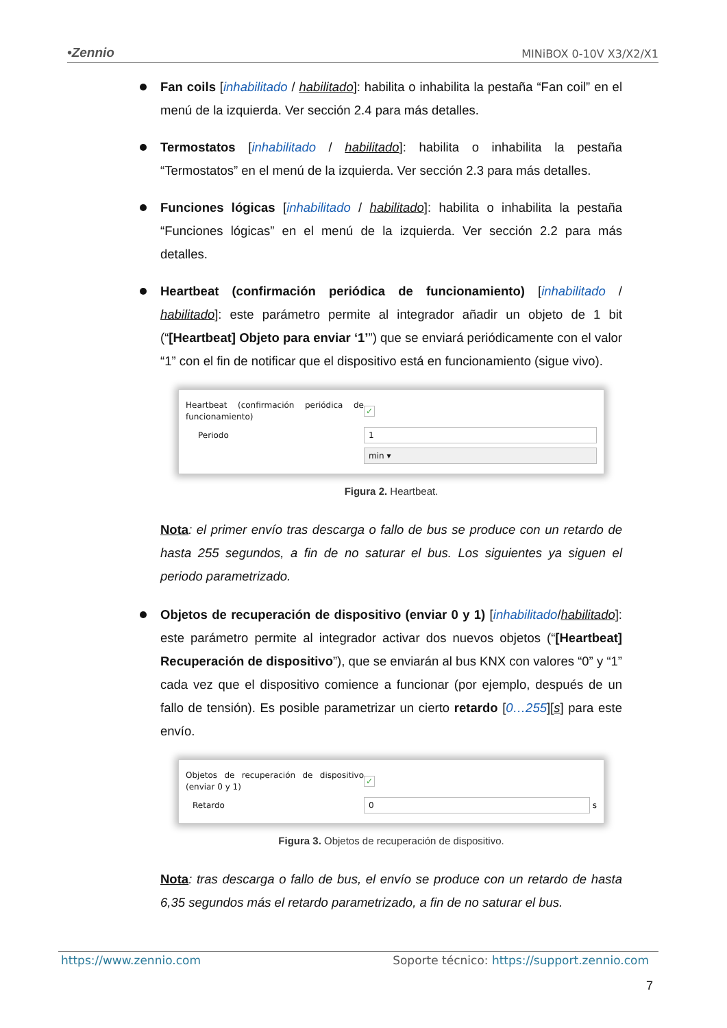•Zennio MINiBOX 0-10V X3/X2/X1
Fan coils [inhabilitado / habilitado]: habilita o inhabilita la pestaña “Fan coil” en el menú de la izquierda. Ver sección 2.4 para más detalles.
Termostatos [inhabilitado / habilitado]: habilita o inhabilita la pestaña “Termostatos” en el menú de la izquierda. Ver sección 2.3 para más detalles.
Funciones lógicas [inhabilitado / habilitado]: habilita o inhabilita la pestaña “Funciones lógicas” en el menú de la izquierda. Ver sección 2.2 para más detalles.
Heartbeat (confirmación periódica de funcionamiento) [inhabilitado / habilitado]: este parámetro permite al integrador añadir un objeto de 1 bit (“[Heartbeat] Objeto para enviar ‘1’”) que se enviará periódicamente con el valor “1” con el fin de notificar que el dispositivo está en funcionamiento (sigue vivo).
Heartbeat (confirmación periódica de funcionamiento)
✓
Periodo
1
min ▾
Figura 2. Heartbeat.
Nota: el primer envío tras descarga o fallo de bus se produce con un retardo de hasta 255 segundos, a fin de no saturar el bus. Los siguientes ya siguen el periodo parametrizado.
Objetos de recuperación de dispositivo (enviar 0 y 1) [inhabilitado/habilitado]: este parámetro permite al integrador activar dos nuevos objetos (“[Heartbeat] Recuperación de dispositivo”), que se enviarán al bus KNX con valores “0” y “1” cada vez que el dispositivo comience a funcionar (por ejemplo, después de un fallo de tensión). Es posible parametrizar un cierto retardo [0…255][s] para este envío.
Objetos de recuperación de dispositivo (enviar 0 y 1)
✓
Retardo
0
s
Figura 3. Objetos de recuperación de dispositivo.
Nota: tras descarga o fallo de bus, el envío se produce con un retardo de hasta 6,35 segundos más el retardo parametrizado, a fin de no saturar el bus.
https://www.zennio.com Soporte técnico: https://support.zennio.com
7